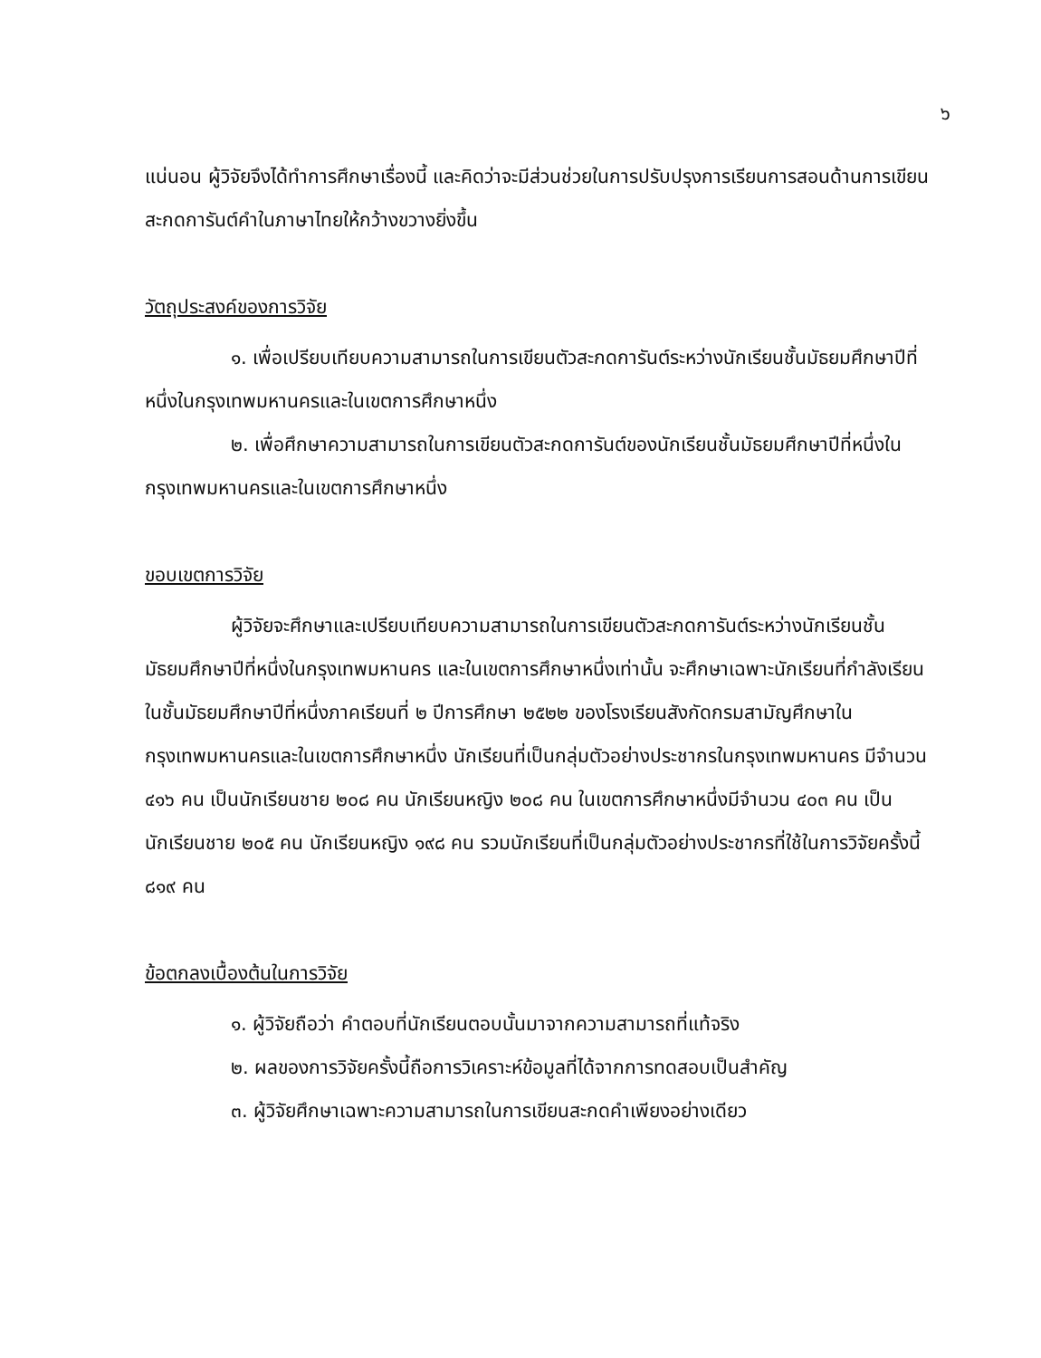๖
แน่นอน ผู้วิจัยจึงได้ทำการศึกษาเรื่องนี้ และคิดว่าจะมีส่วนช่วยในการปรับปรุงการเรียนการสอนด้านการเขียนสะกดการันต์คำในภาษาไทยให้กว้างขวางยิ่งขึ้น
วัตถุประสงค์ของการวิจัย
๑. เพื่อเปรียบเทียบความสามารถในการเขียนตัวสะกดการันต์ระหว่างนักเรียนชั้นมัธยมศึกษาปีที่หนึ่งในกรุงเทพมหานครและในเขตการศึกษาหนึ่ง
๒. เพื่อศึกษาความสามารถในการเขียนตัวสะกดการันต์ของนักเรียนชั้นมัธยมศึกษาปีที่หนึ่งในกรุงเทพมหานครและในเขตการศึกษาหนึ่ง
ขอบเขตการวิจัย
ผู้วิจัยจะศึกษาและเปรียบเทียบความสามารถในการเขียนตัวสะกดการันต์ระหว่างนักเรียนชั้นมัธยมศึกษาปีที่หนึ่งในกรุงเทพมหานคร และในเขตการศึกษาหนึ่งเท่านั้น จะศึกษาเฉพาะนักเรียนที่กำลังเรียนในชั้นมัธยมศึกษาปีที่หนึ่งภาคเรียนที่ ๒ ปีการศึกษา ๒๕๒๒ ของโรงเรียนสังกัดกรมสามัญศึกษาในกรุงเทพมหานครและในเขตการศึกษาหนึ่ง นักเรียนที่เป็นกลุ่มตัวอย่างประชากรในกรุงเทพมหานคร มีจำนวน ๔๑๖ คน เป็นนักเรียนชาย ๒๐๘ คน นักเรียนหญิง ๒๐๘ คน ในเขตการศึกษาหนึ่งมีจำนวน ๔๐๓ คน เป็นนักเรียนชาย ๒๐๕ คน นักเรียนหญิง ๑๙๘ คน รวมนักเรียนที่เป็นกลุ่มตัวอย่างประชากรที่ใช้ในการวิจัยครั้งนี้ ๘๑๙ คน
ข้อตกลงเบื้องต้นในการวิจัย
๑. ผู้วิจัยถือว่า คำตอบที่นักเรียนตอบนั้นมาจากความสามารถที่แท้จริง
๒. ผลของการวิจัยครั้งนี้ถือการวิเคราะห์ข้อมูลที่ได้จากการทดสอบเป็นสำคัญ
๓. ผู้วิจัยศึกษาเฉพาะความสามารถในการเขียนสะกดคำเพียงอย่างเดียว